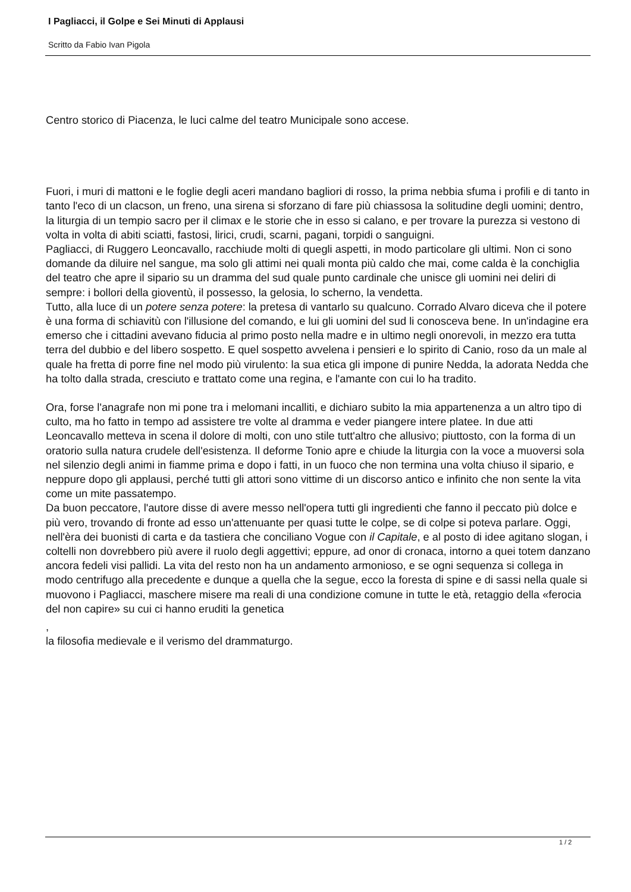I Pagliacci, il Golpe e Sei Minuti di Applausi
Scritto da Fabio Ivan Pigola
Centro storico di Piacenza, le luci calme del teatro Municipale sono accese.
Fuori, i muri di mattoni e le foglie degli aceri mandano bagliori di rosso, la prima nebbia sfuma i profili e di tanto in tanto l'eco di un clacson, un freno, una sirena si sforzano di fare più chiassosa la solitudine degli uomini; dentro, la liturgia di un tempio sacro per il climax e le storie che in esso si calano, e per trovare la purezza si vestono di volta in volta di abiti sciatti, fastosi, lirici, crudi, scarni, pagani, torpidi o sanguigni.
Pagliacci, di Ruggero Leoncavallo, racchiude molti di quegli aspetti, in modo particolare gli ultimi. Non ci sono domande da diluire nel sangue, ma solo gli attimi nei quali monta più caldo che mai, come calda è la conchiglia del teatro che apre il sipario su un dramma del sud quale punto cardinale che unisce gli uomini nei deliri di sempre: i bollori della gioventù, il possesso, la gelosia, lo scherno, la vendetta.
Tutto, alla luce di un potere senza potere: la pretesa di vantarlo su qualcuno. Corrado Alvaro diceva che il potere è una forma di schiavitù con l'illusione del comando, e lui gli uomini del sud li conosceva bene. In un'indagine era emerso che i cittadini avevano fiducia al primo posto nella madre e in ultimo negli onorevoli, in mezzo era tutta terra del dubbio e del libero sospetto. E quel sospetto avvelena i pensieri e lo spirito di Canio, roso da un male al quale ha fretta di porre fine nel modo più virulento: la sua etica gli impone di punire Nedda, la adorata Nedda che ha tolto dalla strada, cresciuto e trattato come una regina, e l'amante con cui lo ha tradito.
Ora, forse l'anagrafe non mi pone tra i melomani incalliti, e dichiaro subito la mia appartenenza a un altro tipo di culto, ma ho fatto in tempo ad assistere tre volte al dramma e veder piangere intere platee. In due atti Leoncavallo metteva in scena il dolore di molti, con uno stile tutt'altro che allusivo; piuttosto, con la forma di un oratorio sulla natura crudele dell'esistenza. Il deforme Tonio apre e chiude la liturgia con la voce a muoversi sola nel silenzio degli animi in fiamme prima e dopo i fatti, in un fuoco che non termina una volta chiuso il sipario, e neppure dopo gli applausi, perché tutti gli attori sono vittime di un discorso antico e infinito che non sente la vita come un mite passatempo.
Da buon peccatore, l'autore disse di avere messo nell'opera tutti gli ingredienti che fanno il peccato più dolce e più vero, trovando di fronte ad esso un'attenuante per quasi tutte le colpe, se di colpe si poteva parlare. Oggi, nell'èra dei buonisti di carta e da tastiera che conciliano Vogue con il Capitale, e al posto di idee agitano slogan, i coltelli non dovrebbero più avere il ruolo degli aggettivi; eppure, ad onor di cronaca, intorno a quei totem danzano ancora fedeli visi pallidi. La vita del resto non ha un andamento armonioso, e se ogni sequenza si collega in modo centrifugo alla precedente e dunque a quella che la segue, ecco la foresta di spine e di sassi nella quale si muovono i Pagliacci, maschere misere ma reali di una condizione comune in tutte le età, retaggio della «ferocia del non capire» su cui ci hanno eruditi la genetica
,
la filosofia medievale e il verismo del drammaturgo.
1 / 2